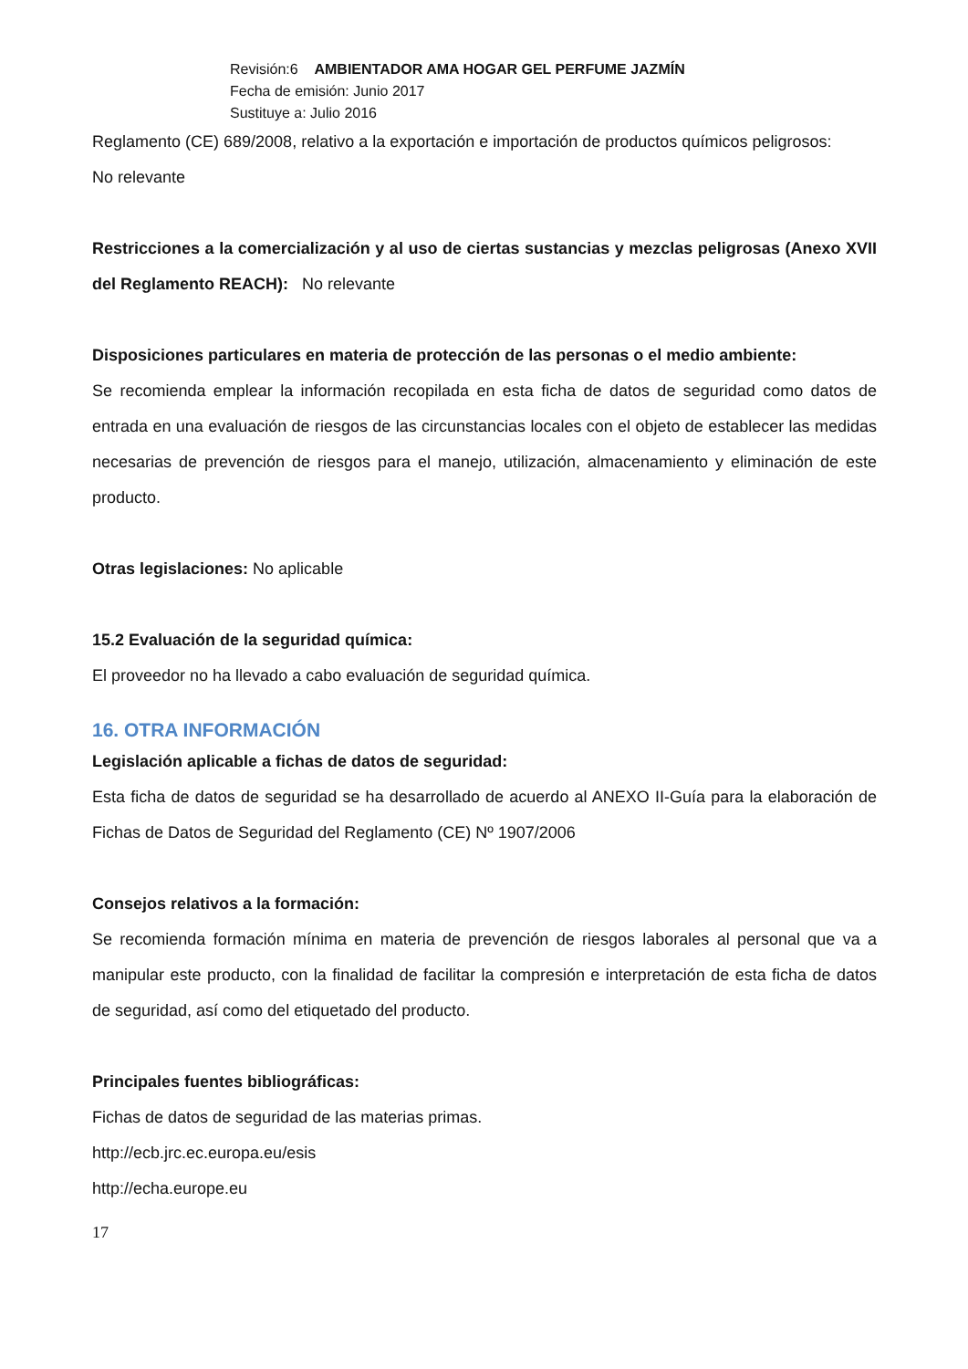Revisión:6 AMBIENTADOR AMA HOGAR GEL PERFUME JAZMÍN
Fecha de emisión: Junio 2017
Sustituye a: Julio 2016
Reglamento (CE) 689/2008, relativo a la exportación e importación de productos químicos peligrosos:
No relevante
Restricciones a la comercialización y al uso de ciertas sustancias y mezclas peligrosas (Anexo XVII del Reglamento REACH): No relevante
Disposiciones particulares en materia de protección de las personas o el medio ambiente:
Se recomienda emplear la información recopilada en esta ficha de datos de seguridad como datos de entrada en una evaluación de riesgos de las circunstancias locales con el objeto de establecer las medidas necesarias de prevención de riesgos para el manejo, utilización, almacenamiento y eliminación de este producto.
Otras legislaciones: No aplicable
15.2 Evaluación de la seguridad química:
El proveedor no ha llevado a cabo evaluación de seguridad química.
16. OTRA INFORMACIÓN
Legislación aplicable a fichas de datos de seguridad:
Esta ficha de datos de seguridad se ha desarrollado de acuerdo al ANEXO II-Guía para la elaboración de Fichas de Datos de Seguridad del Reglamento (CE) Nº 1907/2006
Consejos relativos a la formación:
Se recomienda formación mínima en materia de prevención de riesgos laborales al personal que va a manipular este producto, con la finalidad de facilitar la compresión e interpretación de esta ficha de datos de seguridad, así como del etiquetado del producto.
Principales fuentes bibliográficas:
Fichas de datos de seguridad de las materias primas.
http://ecb.jrc.ec.europa.eu/esis
http://echa.europe.eu
17